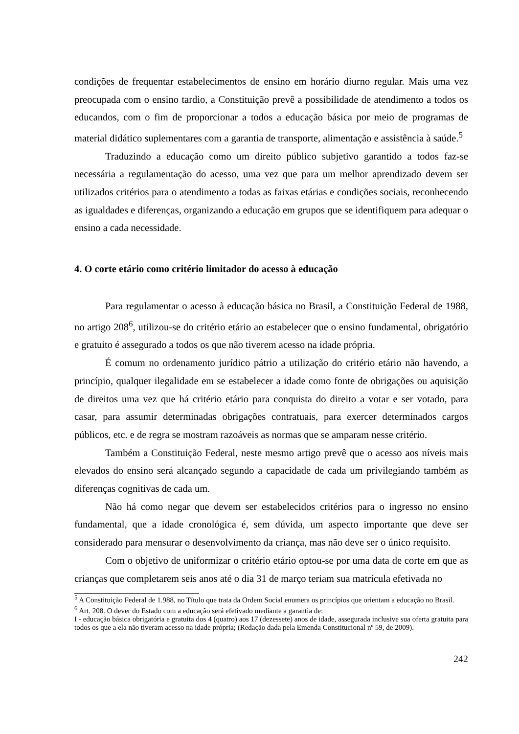condições de frequentar estabelecimentos de ensino em horário diurno regular. Mais uma vez preocupada com o ensino tardio, a Constituição prevê a possibilidade de atendimento a todos os educandos, com o fim de proporcionar a todos a educação básica por meio de programas de material didático suplementares com a garantia de transporte, alimentação e assistência à saúde.<sup>5</sup>
Traduzindo a educação como um direito público subjetivo garantido a todos faz-se necessária a regulamentação do acesso, uma vez que para um melhor aprendizado devem ser utilizados critérios para o atendimento a todas as faixas etárias e condições sociais, reconhecendo as igualdades e diferenças, organizando a educação em grupos que se identifiquem para adequar o ensino a cada necessidade.
4. O corte etário como critério limitador do acesso à educação
Para regulamentar o acesso à educação básica no Brasil, a Constituição Federal de 1988, no artigo 208<sup>6</sup>, utilizou-se do critério etário ao estabelecer que o ensino fundamental, obrigatório e gratuito é assegurado a todos os que não tiverem acesso na idade própria.
É comum no ordenamento jurídico pátrio a utilização do critério etário não havendo, a princípio, qualquer ilegalidade em se estabelecer a idade como fonte de obrigações ou aquisição de direitos uma vez que há critério etário para conquista do direito a votar e ser votado, para casar, para assumir determinadas obrigações contratuais, para exercer determinados cargos públicos, etc. e de regra se mostram razoáveis as normas que se amparam nesse critério.
Também a Constituição Federal, neste mesmo artigo prevê que o acesso aos níveis mais elevados do ensino será alcançado segundo a capacidade de cada um privilegiando também as diferenças cognitivas de cada um.
Não há como negar que devem ser estabelecidos critérios para o ingresso no ensino fundamental, que a idade cronológica é, sem dúvida, um aspecto importante que deve ser considerado para mensurar o desenvolvimento da criança, mas não deve ser o único requisito.
Com o objetivo de uniformizar o critério etário optou-se por uma data de corte em que as crianças que completarem seis anos até o dia 31 de março teriam sua matrícula efetivada no
<sup>5</sup> A Constituição Federal de 1.988, no Título que trata da Ordem Social enumera os princípios que orientam a educação no Brasil.
<sup>6</sup> Art. 208. O dever do Estado com a educação será efetivado mediante a garantia de:
I - educação básica obrigatória e gratuita dos 4 (quatro) aos 17 (dezessete) anos de idade, assegurada inclusive sua oferta gratuita para todos os que a ela não tiveram acesso na idade própria; (Redação dada pela Emenda Constitucional nº 59, de 2009).
242